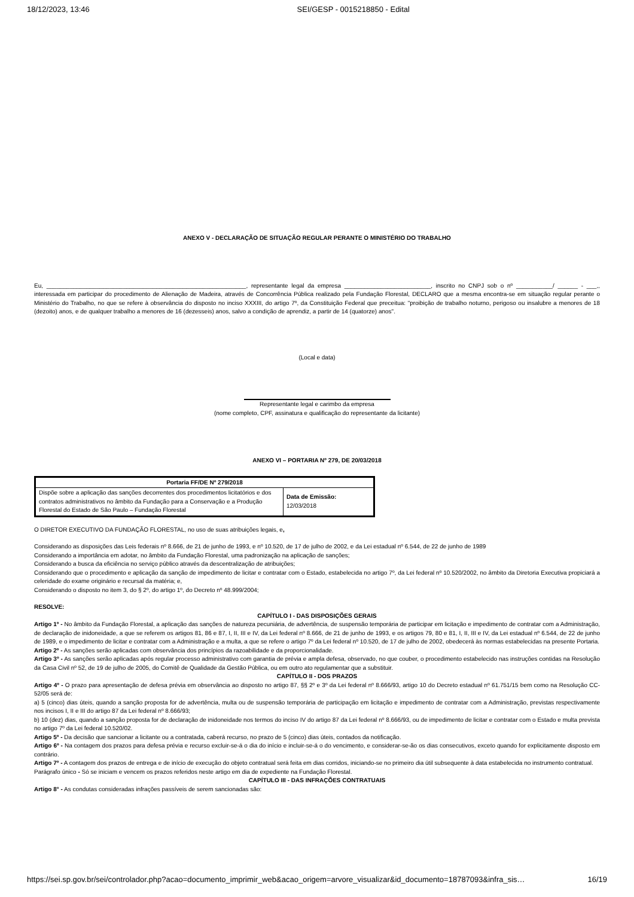18/12/2023, 13:46 SEI/GESP - 0015218850 - Edital
ANEXO V - DECLARAÇÃO DE SITUAÇÃO REGULAR PERANTE O MINISTÉRIO DO TRABALHO
Eu, ____________________________________________________________, representante legal da empresa __________________________, inscrito no CNPJ sob o nº ___________/ ______ - ___,, interessada em participar do procedimento de Alienação de Madeira, através de Concorrência Pública realizado pela Fundação Florestal, DECLARO que a mesma encontra-se em situação regular perante o Ministério do Trabalho, no que se refere à observância do disposto no inciso XXXIII, do artigo 7º, da Constituição Federal que preceitua: "proibição de trabalho noturno, perigoso ou insalubre a menores de 18 (dezoito) anos, e de qualquer trabalho a menores de 16 (dezesseis) anos, salvo a condição de aprendiz, a partir de 14 (quatorze) anos".
(Local e data)
Representante legal e carimbo da empresa
(nome completo, CPF, assinatura e qualificação do representante da licitante)
ANEXO VI – PORTARIA Nº 279, DE 20/03/2018
| Portaria FF/DE Nº 279/2018 | |
| --- | --- |
| Dispõe sobre a aplicação das sanções decorrentes dos procedimentos licitatórios e dos contratos administrativos no âmbito da Fundação para a Conservação e a Produção Florestal do Estado de São Paulo – Fundação Florestal | Data de Emissão: 12/03/2018 |
O DIRETOR EXECUTIVO DA FUNDAÇÃO FLORESTAL, no uso de suas atribuições legais, e,
Considerando as disposições das Leis federais nº 8.666, de 21 de junho de 1993, e nº 10.520, de 17 de julho de 2002, e da Lei estadual nº 6.544, de 22 de junho de 1989
Considerando a importância em adotar, no âmbito da Fundação Florestal, uma padronização na aplicação de sanções;
Considerando a busca da eficiência no serviço público através da descentralização de atribuições;
Considerando que o procedimento e aplicação da sanção de impedimento de licitar e contratar com o Estado, estabelecida no artigo 7º, da Lei federal nº 10.520/2002, no âmbito da Diretoria Executiva propiciará a celeridade do exame originário e recursal da matéria; e,
Considerando o disposto no item 3, do § 2º, do artigo 1º, do Decreto nº 48.999/2004;
RESOLVE:
CAPÍTULO I - DAS DISPOSIÇÕES GERAIS
Artigo 1º - No âmbito da Fundação Florestal, a aplicação das sanções de natureza pecuniária, de advertência, de suspensão temporária de participar em licitação e impedimento de contratar com a Administração, de declaração de inidoneidade, a que se referem os artigos 81, 86 e 87, I, II, III e IV, da Lei federal nº 8.666, de 21 de junho de 1993, e os artigos 79, 80 e 81, I, II, III e IV, da Lei estadual nº 6.544, de 22 de junho de 1989, e o impedimento de licitar e contratar com a Administração e a multa, a que se refere o artigo 7º da Lei federal nº 10.520, de 17 de julho de 2002, obedecerá às normas estabelecidas na presente Portaria.
Artigo 2º - As sanções serão aplicadas com observância dos princípios da razoabilidade e da proporcionalidade.
Artigo 3º - As sanções serão aplicadas após regular processo administrativo com garantia de prévia e ampla defesa, observado, no que couber, o procedimento estabelecido nas instruções contidas na Resolução da Casa Civil nº 52, de 19 de julho de 2005, do Comitê de Qualidade da Gestão Pública, ou em outro ato regulamentar que a substituir.
CAPÍTULO II - DOS PRAZOS
Artigo 4º - O prazo para apresentação de defesa prévia em observância ao disposto no artigo 87, §§ 2º e 3º da Lei federal nº 8.666/93, artigo 10 do Decreto estadual nº 61.751/15 bem como na Resolução CC-52/05 será de:
a) 5 (cinco) dias úteis, quando a sanção proposta for de advertência, multa ou de suspensão temporária de participação em licitação e impedimento de contratar com a Administração, previstas respectivamente nos incisos I, II e III do artigo 87 da Lei federal nº 8.666/93;
b) 10 (dez) dias, quando a sanção proposta for de declaração de inidoneidade nos termos do inciso IV do artigo 87 da Lei federal nº 8.666/93, ou de impedimento de licitar e contratar com o Estado e multa prevista no artigo 7º da Lei federal 10.520/02.
Artigo 5º - Da decisão que sancionar a licitante ou a contratada, caberá recurso, no prazo de 5 (cinco) dias úteis, contados da notificação.
Artigo 6º - Na contagem dos prazos para defesa prévia e recurso excluir-se-á o dia do início e incluir-se-á o do vencimento, e considerar-se-ão os dias consecutivos, exceto quando for explicitamente disposto em contrário.
Artigo 7º - A contagem dos prazos de entrega e de início de execução do objeto contratual será feita em dias corridos, iniciando-se no primeiro dia útil subsequente à data estabelecida no instrumento contratual.
Parágrafo único - Só se iniciam e vencem os prazos referidos neste artigo em dia de expediente na Fundação Florestal.
CAPÍTULO III - DAS INFRAÇÕES CONTRATUAIS
Artigo 8° - As condutas consideradas infrações passíveis de serem sancionadas são:
https://sei.sp.gov.br/sei/controlador.php?acao=documento_imprimir_web&acao_origem=arvore_visualizar&id_documento=18787093&infra_sis… 16/19